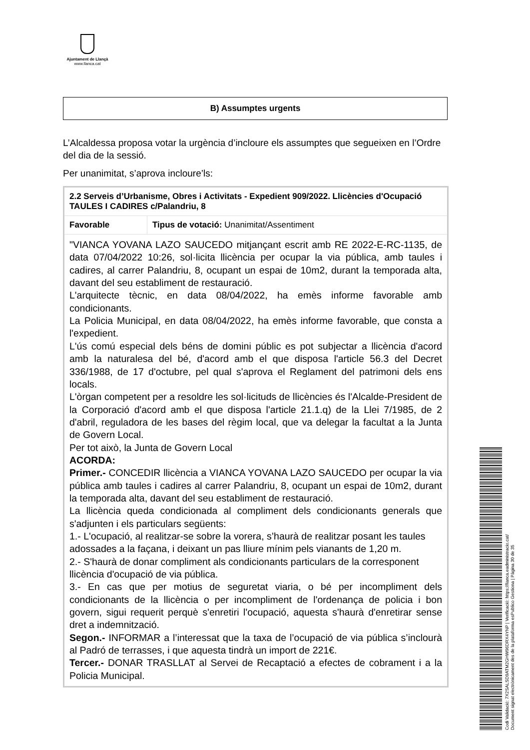Ajuntament de Llançà
www.llanca.cat
B) Assumptes urgents
L’Alcaldessa proposa votar la urgència d’incloure els assumptes que segueixen en l’Ordre del dia de la sessió.
Per unanimitat, s’aprova incloure’ls:
| 2.2 Serveis d’Urbanisme, Obres i Activitats - Expedient 909/2022. Llicències d'Ocupació TAULES I CADIRES c/Palandriu, 8 | |
| Favorable | Tipus de votació: Unanimitat/Assentiment |
| "VIANCA YOVANA LAZO SAUCEDO mitjançant escrit amb RE 2022-E-RC-1135, de data 07/04/2022 10:26, sol·licita llicència per ocupar la via pública, amb taules i cadires, al carrer Palandriu, 8, ocupant un espai de 10m2, durant la temporada alta, davant del seu establiment de restauració. L'arquitecte tècnic, en data 08/04/2022, ha emès informe favorable amb condicionants. La Policia Municipal, en data 08/04/2022, ha emès informe favorable, que consta a l'expedient. L'ús comú especial dels béns de domini públic es pot subjectar a llicència d'acord amb la naturalesa del bé, d'acord amb el que disposa l'article 56.3 del Decret 336/1988, de 17 d'octubre, pel qual s'aprova el Reglament del patrimoni dels ens locals. L'òrgan competent per a resoldre les sol·licituds de llicències és l'Alcalde-President de la Corporació d'acord amb el que disposa l'article 21.1.q) de la Llei 7/1985, de 2 d'abril, reguladora de les bases del règim local, que va delegar la facultat a la Junta de Govern Local. Per tot això, la Junta de Govern Local ACORDA: Primer.- CONCEDIR llicència a VIANCA YOVANA LAZO SAUCEDO per ocupar la via pública amb taules i cadires al carrer Palandriu, 8, ocupant un espai de 10m2, durant la temporada alta, davant del seu establiment de restauració. La llicència queda condicionada al compliment dels condicionants generals que s'adjunten i els particulars següents: 1.- L'ocupació, al realitzar-se sobre la vorera, s’haurà de realitzar posant les taules adossades a la façana, i deixant un pas lliure mínim pels vianants de 1,20 m. 2.- S'haurà de donar compliment als condicionants particulars de la corresponent llicència d'ocupació de via pública. 3.- En cas que per motius de seguretat viaria, o bé per incompliment dels condicionants de la llicència o per incompliment de l'ordenança de policia i bon govern, sigui requerit perquè s'enretiri l'ocupació, aquesta s'haurà d'enretirar sense dret a indemnització. Segon.- INFORMAR a l’interessat que la taxa de l’ocupació de via pública s’inclourà al Padró de terrasses, i que aquesta tindrà un import de 221€. Tercer.- DONAR TRASLLAT al Servei de Recaptació a efectes de cobrament i a la Policia Municipal. | |
Codi Validació: 7X2SALSD9ATM2GHW96DRX4YNP | Verificació: https://llanca.eadministracio.cat/
Document signat electrònicament des de la plataforma esPublico Gestiona | Pàgina 30 de 35